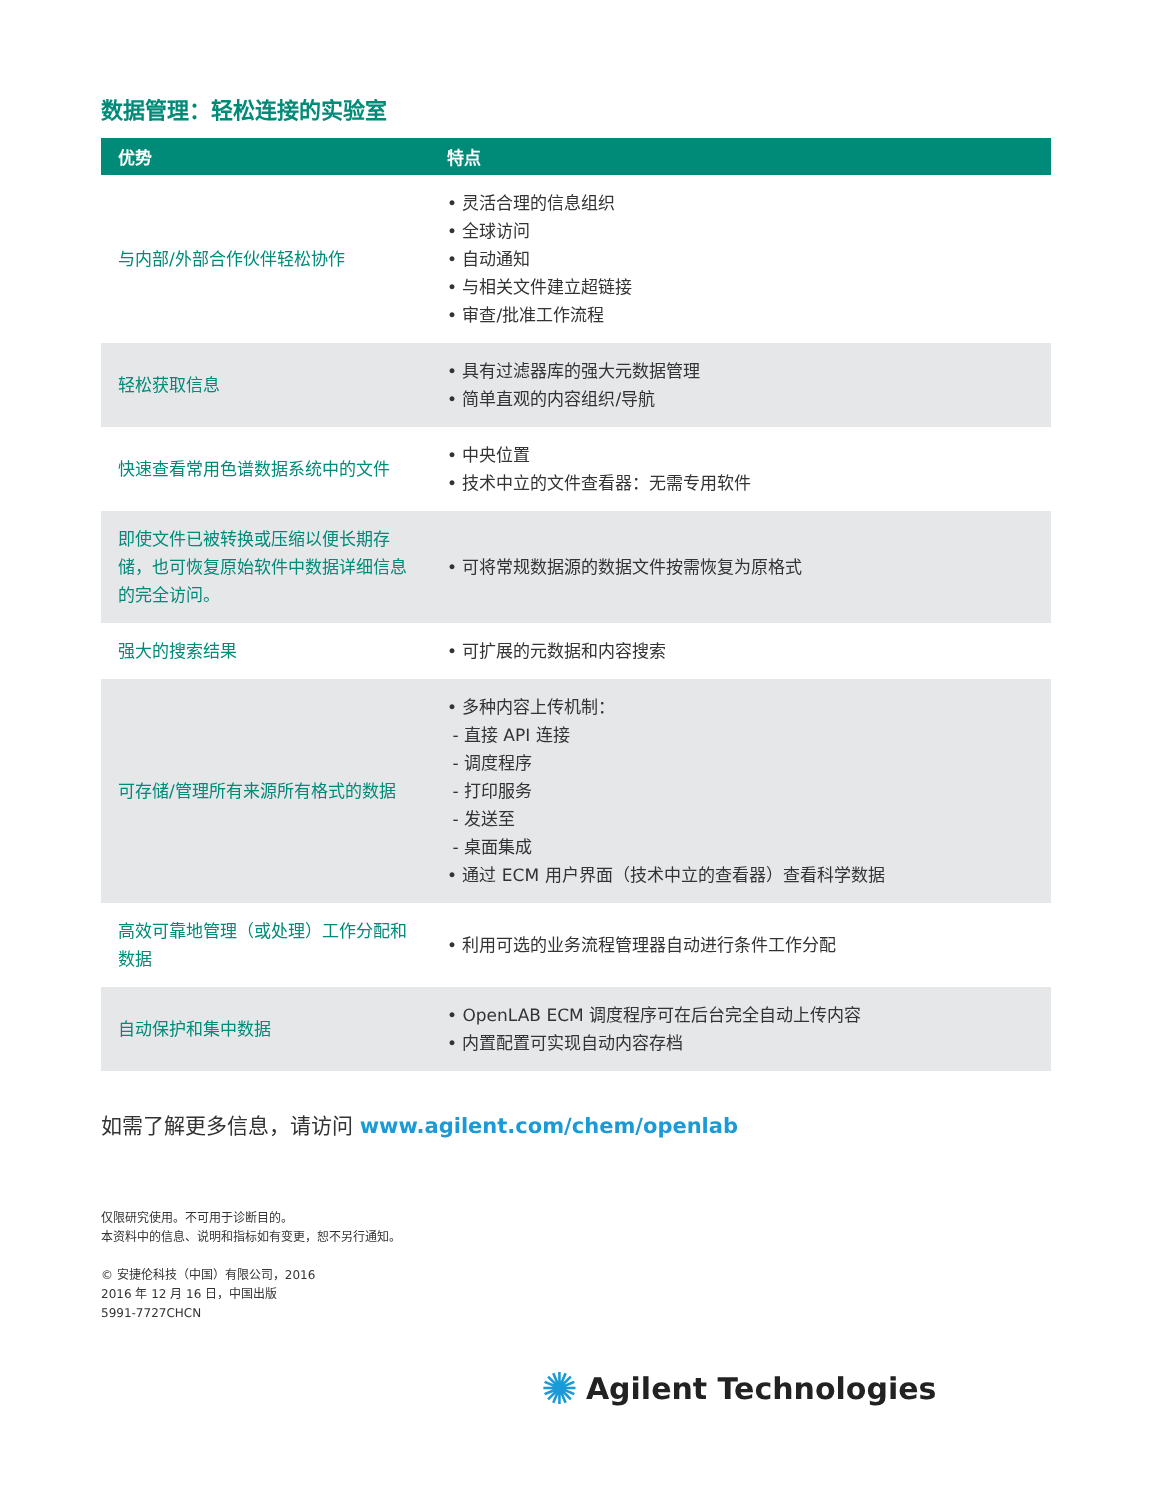数据管理：轻松连接的实验室
| 优势 | 特点 |
| --- | --- |
| 与内部/外部合作伙伴轻松协作 | • 灵活合理的信息组织 • 全球访问 • 自动通知 • 与相关文件建立超链接 • 审查/批准工作流程 |
| 轻松获取信息 | • 具有过滤器库的强大元数据管理 • 简单直观的内容组织/导航 |
| 快速查看常用色谱数据系统中的文件 | • 中央位置 • 技术中立的文件查看器：无需专用软件 |
| 即使文件已被转换或压缩以便长期存储，也可恢复原始软件中数据详细信息的完全访问。 | • 可将常规数据源的数据文件按需恢复为原格式 |
| 强大的搜索结果 | • 可扩展的元数据和内容搜索 |
| 可存储/管理所有来源所有格式的数据 | • 多种内容上传机制： - 直接 API 连接 - 调度程序 - 打印服务 - 发送至 - 桌面集成 • 通过 ECM 用户界面（技术中立的查看器）查看科学数据 |
| 高效可靠地管理（或处理）工作分配和数据 | • 利用可选的业务流程管理器自动进行条件工作分配 |
| 自动保护和集中数据 | • OpenLAB ECM 调度程序可在后台完全自动上传内容 • 内置配置可实现自动内容存档 |
如需了解更多信息，请访问 www.agilent.com/chem/openlab
仅限研究使用。不可用于诊断目的。
本资料中的信息、说明和指标如有变更，恕不另行通知。
© 安捷伦科技（中国）有限公司，2016
2016 年 12 月 16 日，中国出版
5991-7727CHCN
✺ Agilent Technologies